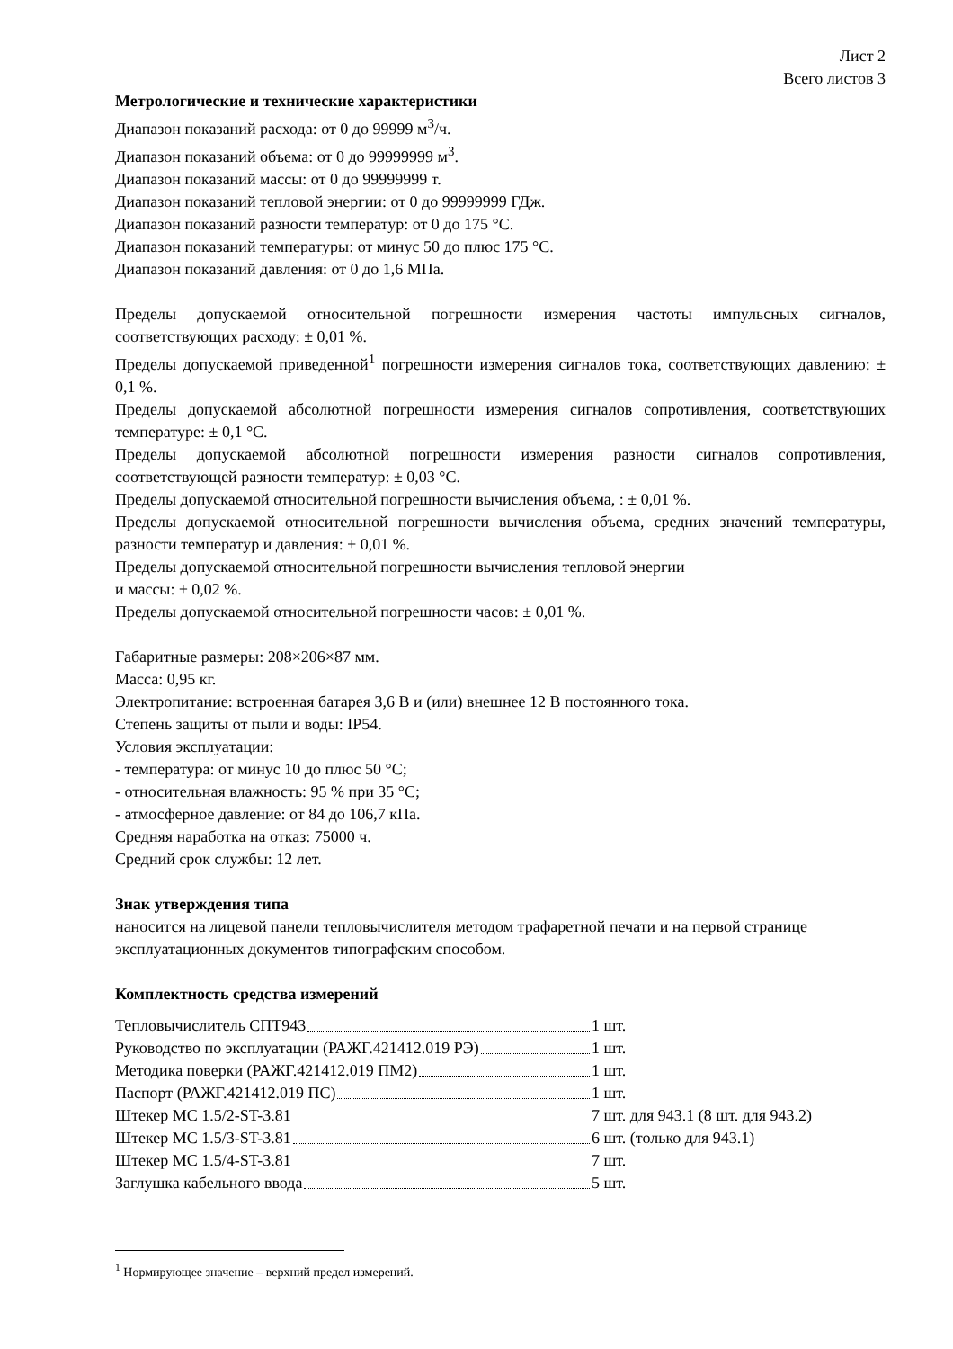Лист 2
Всего листов 3
Метрологические и технические характеристики
Диапазон показаний расхода: от 0 до 99999 м<sup>3</sup>/ч.
Диапазон показаний объема: от 0 до 99999999 м<sup>3</sup>.
Диапазон показаний массы: от 0 до 99999999 т.
Диапазон показаний тепловой энергии: от 0 до 99999999 ГДж.
Диапазон показаний разности температур: от 0 до 175 °С.
Диапазон показаний температуры: от минус 50 до плюс 175 °С.
Диапазон показаний давления: от 0 до 1,6 МПа.
Пределы допускаемой относительной погрешности измерения частоты импульсных сигналов, соответствующих расходу: ± 0,01 %.
Пределы допускаемой приведенной<sup>1</sup> погрешности измерения сигналов тока, соответствующих давлению: ± 0,1 %.
Пределы допускаемой абсолютной погрешности измерения сигналов сопротивления, соответствующих температуре: ± 0,1 °С.
Пределы допускаемой абсолютной погрешности измерения разности сигналов сопротивления, соответствующей разности температур: ± 0,03 °С.
Пределы допускаемой относительной погрешности вычисления объема, : ± 0,01 %.
Пределы допускаемой относительной погрешности вычисления объема, средних значений температуры, разности температур и давления: ± 0,01 %.
Пределы допускаемой относительной погрешности вычисления тепловой энергии
и массы: ± 0,02 %.
Пределы допускаемой относительной погрешности часов: ± 0,01 %.
Габаритные размеры: 208×206×87 мм.
Масса: 0,95 кг.
Электропитание: встроенная батарея 3,6 В и (или) внешнее 12 В постоянного тока.
Степень защиты от пыли и воды: IP54.
Условия эксплуатации:
- температура: от минус 10 до плюс 50 °С;
- относительная влажность: 95 % при 35 °С;
- атмосферное давление: от 84 до 106,7 кПа.
Средняя наработка на отказ: 75000 ч.
Средний срок службы: 12 лет.
Знак утверждения типа
наносится на лицевой панели тепловычислителя методом трафаретной печати и на первой странице эксплуатационных документов типографским способом.
Комплектность средства измерений
| Тепловычислитель СПТ943 | 1 шт. |
| Руководство по эксплуатации (РАЖГ.421412.019 РЭ) | 1 шт. |
| Методика поверки (РАЖГ.421412.019 ПМ2) | 1 шт. |
| Паспорт (РАЖГ.421412.019 ПС) | 1 шт. |
| Штекер MC 1.5/2-ST-3.81 | 7 шт. для 943.1 (8 шт. для 943.2) |
| Штекер MC 1.5/3-ST-3.81 | 6 шт. (только для 943.1) |
| Штекер MC 1.5/4-ST-3.81 | 7 шт. |
| Заглушка кабельного ввода | 5 шт. |
<sup>1</sup> Нормирующее значение – верхний предел измерений.